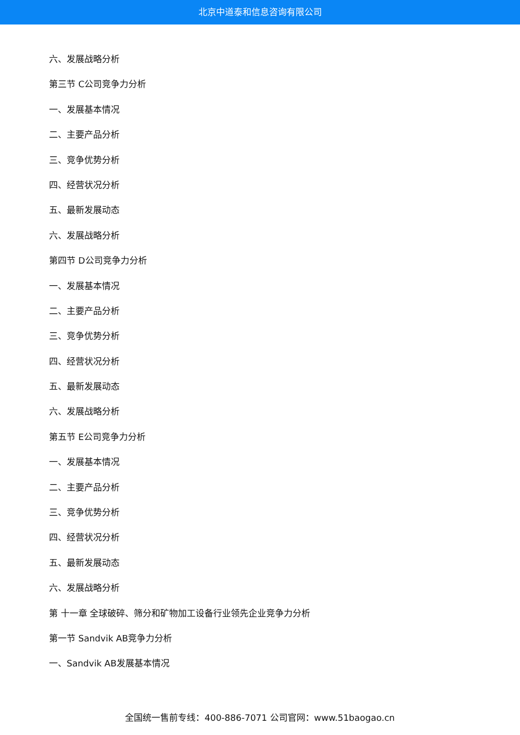北京中道泰和信息咨询有限公司
六、发展战略分析
第三节 C公司竞争力分析
一、发展基本情况
二、主要产品分析
三、竞争优势分析
四、经营状况分析
五、最新发展动态
六、发展战略分析
第四节 D公司竞争力分析
一、发展基本情况
二、主要产品分析
三、竞争优势分析
四、经营状况分析
五、最新发展动态
六、发展战略分析
第五节 E公司竞争力分析
一、发展基本情况
二、主要产品分析
三、竞争优势分析
四、经营状况分析
五、最新发展动态
六、发展战略分析
第 十一章 全球破碎、筛分和矿物加工设备行业领先企业竞争力分析
第一节 Sandvik AB竞争力分析
一、Sandvik AB发展基本情况
全国统一售前专线：400-886-7071 公司官网：www.51baogao.cn